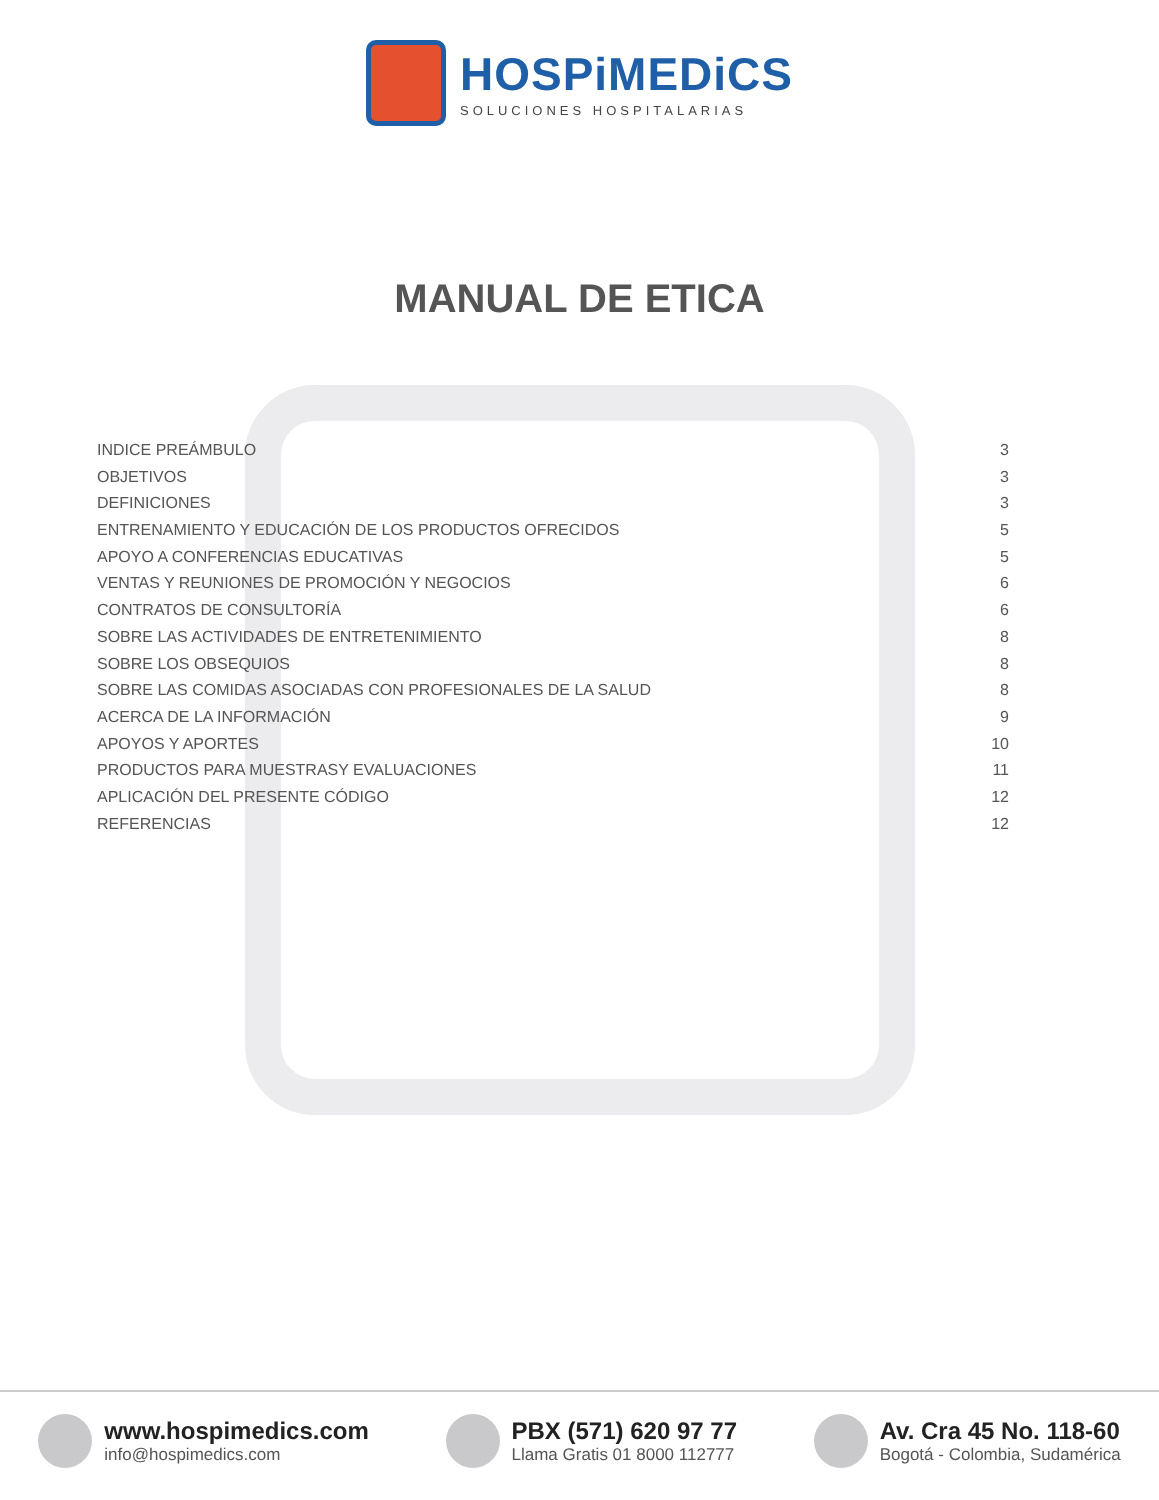HOSPiMEDiCS
SOLUCIONES HOSPITALARIAS
MANUAL DE ETICA
INDICE PREÁMBULO 3
OBJETIVOS 3
DEFINICIONES 3
ENTRENAMIENTO Y EDUCACIÓN DE LOS PRODUCTOS OFRECIDOS 5
APOYO A CONFERENCIAS EDUCATIVAS 5
VENTAS Y REUNIONES DE PROMOCIÓN Y NEGOCIOS 6
CONTRATOS DE CONSULTORÍA 6
SOBRE LAS ACTIVIDADES DE ENTRETENIMIENTO 8
SOBRE LOS OBSEQUIOS 8
SOBRE LAS COMIDAS ASOCIADAS CON PROFESIONALES DE LA SALUD 8
ACERCA DE LA INFORMACIÓN 9
APOYOS Y APORTES 10
PRODUCTOS PARA MUESTRASY EVALUACIONES 11
APLICACIÓN DEL PRESENTE CÓDIGO 12
REFERENCIAS 12
www.hospimedics.com
info@hospimedics.com
PBX (571) 620 97 77
Llama Gratis 01 8000 112777
Av. Cra 45 No. 118-60
Bogotá - Colombia, Sudamérica